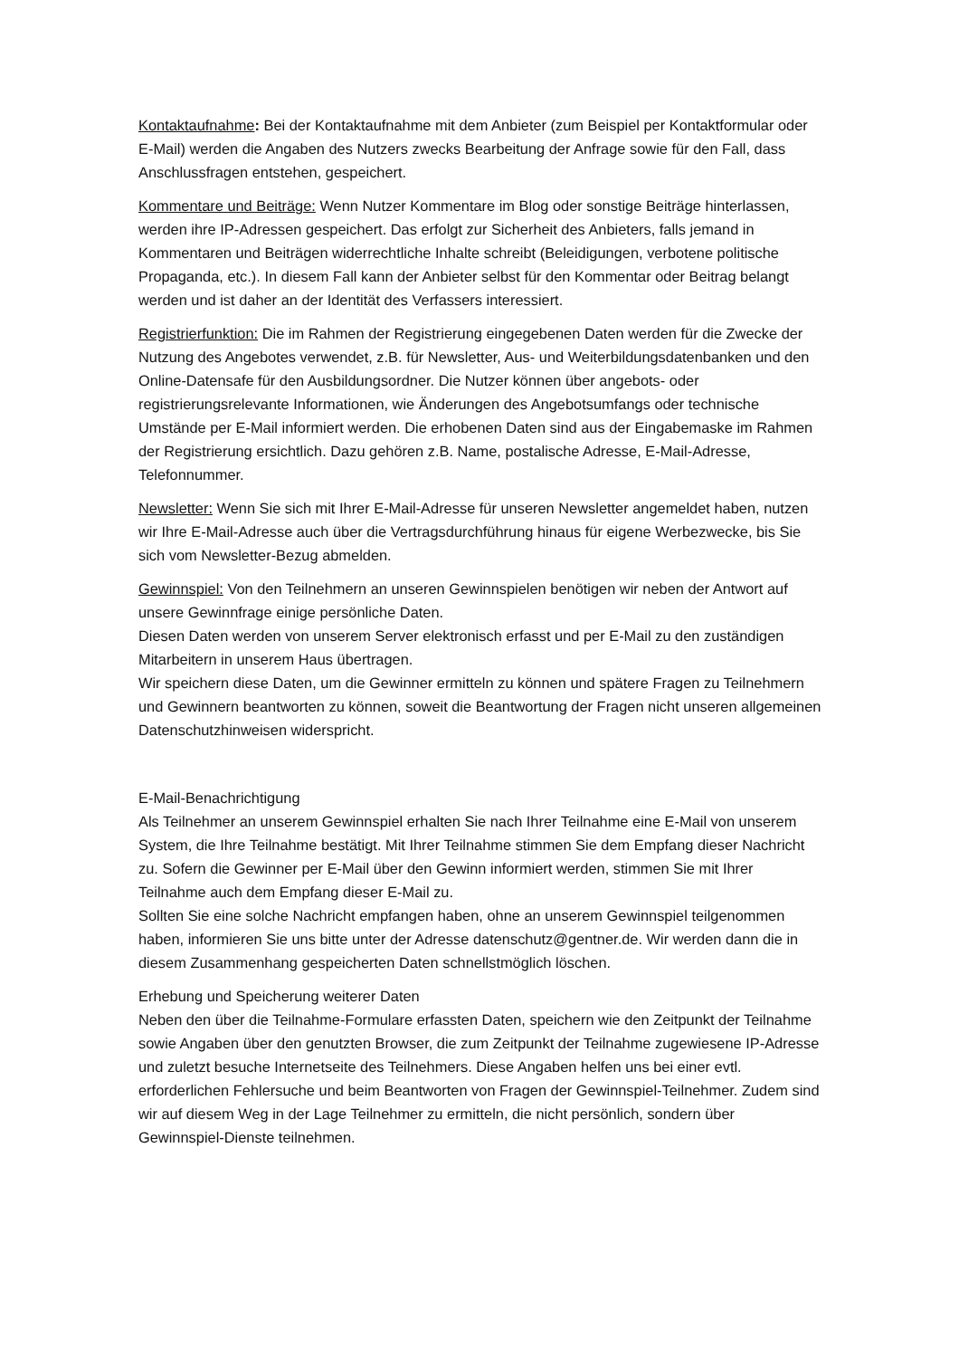Kontaktaufnahme: Bei der Kontaktaufnahme mit dem Anbieter (zum Beispiel per Kontaktformular oder E-Mail) werden die Angaben des Nutzers zwecks Bearbeitung der Anfrage sowie für den Fall, dass Anschlussfragen entstehen, gespeichert.
Kommentare und Beiträge: Wenn Nutzer Kommentare im Blog oder sonstige Beiträge hinterlassen, werden ihre IP-Adressen gespeichert. Das erfolgt zur Sicherheit des Anbieters, falls jemand in Kommentaren und Beiträgen widerrechtliche Inhalte schreibt (Beleidigungen, verbotene politische Propaganda, etc.). In diesem Fall kann der Anbieter selbst für den Kommentar oder Beitrag belangt werden und ist daher an der Identität des Verfassers interessiert.
Registrierfunktion: Die im Rahmen der Registrierung eingegebenen Daten werden für die Zwecke der Nutzung des Angebotes verwendet, z.B. für Newsletter, Aus- und Weiterbildungsdatenbanken und den Online-Datensafe für den Ausbildungsordner. Die Nutzer können über angebots- oder registrierungsrelevante Informationen, wie Änderungen des Angebotsumfangs oder technische Umstände per E-Mail informiert werden. Die erhobenen Daten sind aus der Eingabemaske im Rahmen der Registrierung ersichtlich. Dazu gehören z.B. Name, postalische Adresse, E-Mail-Adresse, Telefonnummer.
Newsletter: Wenn Sie sich mit Ihrer E-Mail-Adresse für unseren Newsletter angemeldet haben, nutzen wir Ihre E-Mail-Adresse auch über die Vertragsdurchführung hinaus für eigene Werbezwecke, bis Sie sich vom Newsletter-Bezug abmelden.
Gewinnspiel: Von den Teilnehmern an unseren Gewinnspielen benötigen wir neben der Antwort auf unsere Gewinnfrage einige persönliche Daten.
Diesen Daten werden von unserem Server elektronisch erfasst und per E-Mail zu den zuständigen Mitarbeitern in unserem Haus übertragen.
Wir speichern diese Daten, um die Gewinner ermitteln zu können und spätere Fragen zu Teilnehmern und Gewinnern beantworten zu können, soweit die Beantwortung der Fragen nicht unseren allgemeinen Datenschutzhinweisen widerspricht.
E-Mail-Benachrichtigung
Als Teilnehmer an unserem Gewinnspiel erhalten Sie nach Ihrer Teilnahme eine E-Mail von unserem System, die Ihre Teilnahme bestätigt. Mit Ihrer Teilnahme stimmen Sie dem Empfang dieser Nachricht zu. Sofern die Gewinner per E-Mail über den Gewinn informiert werden, stimmen Sie mit Ihrer Teilnahme auch dem Empfang dieser E-Mail zu.
Sollten Sie eine solche Nachricht empfangen haben, ohne an unserem Gewinnspiel teilgenommen haben, informieren Sie uns bitte unter der Adresse datenschutz@gentner.de. Wir werden dann die in diesem Zusammenhang gespeicherten Daten schnellstmöglich löschen.
Erhebung und Speicherung weiterer Daten
Neben den über die Teilnahme-Formulare erfassten Daten, speichern wie den Zeitpunkt der Teilnahme sowie Angaben über den genutzten Browser, die zum Zeitpunkt der Teilnahme zugewiesene IP-Adresse und zuletzt besuche Internetseite des Teilnehmers. Diese Angaben helfen uns bei einer evtl. erforderlichen Fehlersuche und beim Beantworten von Fragen der Gewinnspiel-Teilnehmer. Zudem sind wir auf diesem Weg in der Lage Teilnehmer zu ermitteln, die nicht persönlich, sondern über Gewinnspiel-Dienste teilnehmen.